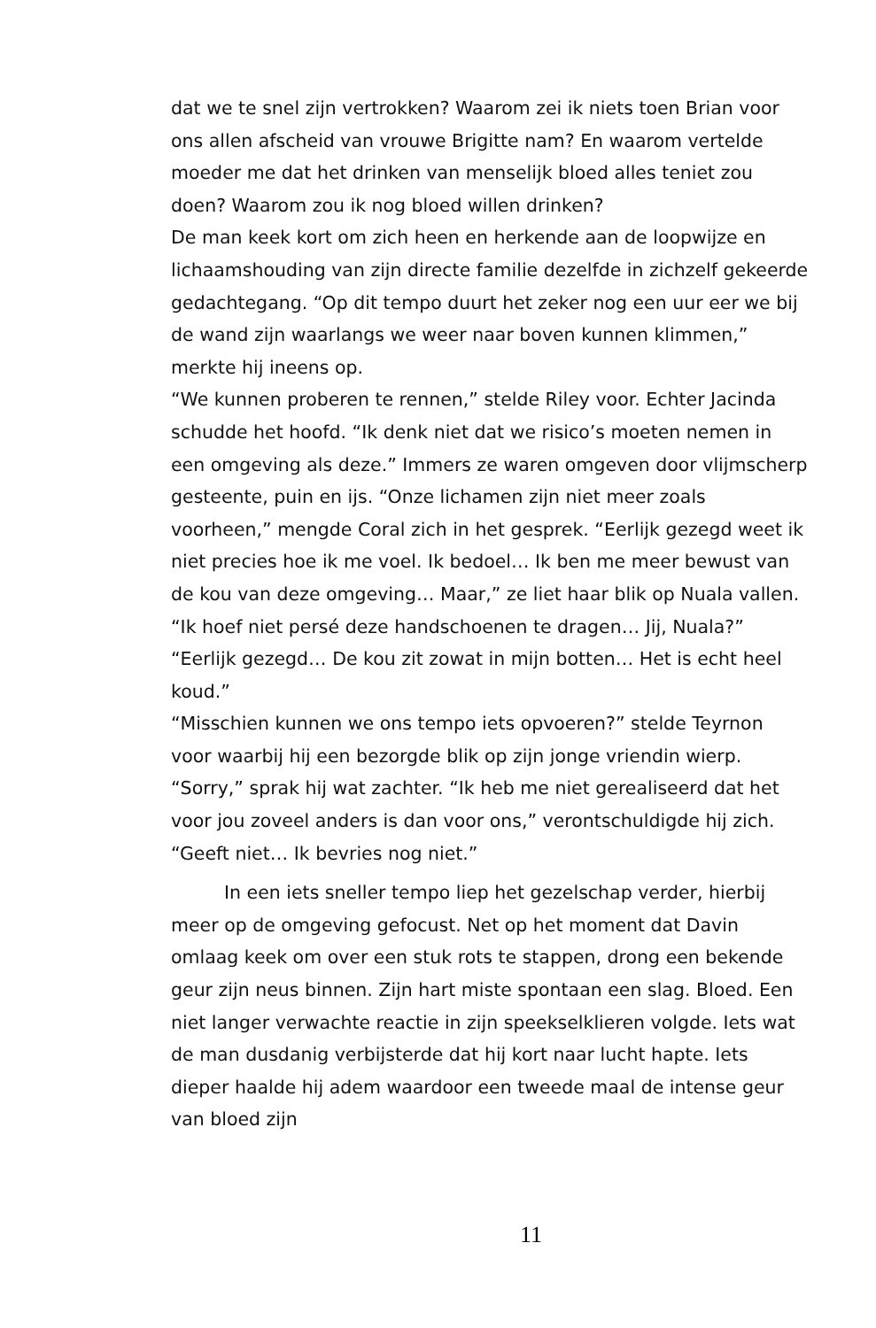dat we te snel zijn vertrokken? Waarom zei ik niets toen Brian voor ons allen afscheid van vrouwe Brigitte nam? En waarom vertelde moeder me dat het drinken van menselijk bloed alles teniet zou doen? Waarom zou ik nog bloed willen drinken?
De man keek kort om zich heen en herkende aan de loopwijze en lichaamshouding van zijn directe familie dezelfde in zichzelf gekeerde gedachtegang. “Op dit tempo duurt het zeker nog een uur eer we bij de wand zijn waarlangs we weer naar boven kunnen klimmen,” merkte hij ineens op.
“We kunnen proberen te rennen,” stelde Riley voor. Echter Jacinda schudde het hoofd. “Ik denk niet dat we risico’s moeten nemen in een omgeving als deze.” Immers ze waren omgeven door vlijmscherp gesteente, puin en ijs. “Onze lichamen zijn niet meer zoals voorheen,” mengde Coral zich in het gesprek. “Eerlijk gezegd weet ik niet precies hoe ik me voel. Ik bedoel… Ik ben me meer bewust van de kou van deze omgeving… Maar,” ze liet haar blik op Nuala vallen. “Ik hoef niet persé deze handschoenen te dragen… Jij, Nuala?”
“Eerlijk gezegd… De kou zit zowat in mijn botten… Het is echt heel koud.”
“Misschien kunnen we ons tempo iets opvoeren?” stelde Teyrnon voor waarbij hij een bezorgde blik op zijn jonge vriendin wierp. “Sorry,” sprak hij wat zachter. “Ik heb me niet gerealiseerd dat het voor jou zoveel anders is dan voor ons,” verontschuldigde hij zich. “Geeft niet… Ik bevries nog niet.”
In een iets sneller tempo liep het gezelschap verder, hierbij meer op de omgeving gefocust. Net op het moment dat Davin omlaag keek om over een stuk rots te stappen, drong een bekende geur zijn neus binnen. Zijn hart miste spontaan een slag. Bloed. Een niet langer verwachte reactie in zijn speekselklieren volgde. Iets wat de man dusdanig verbijsterde dat hij kort naar lucht hapte. Iets dieper haalde hij adem waardoor een tweede maal de intense geur van bloed zijn
11